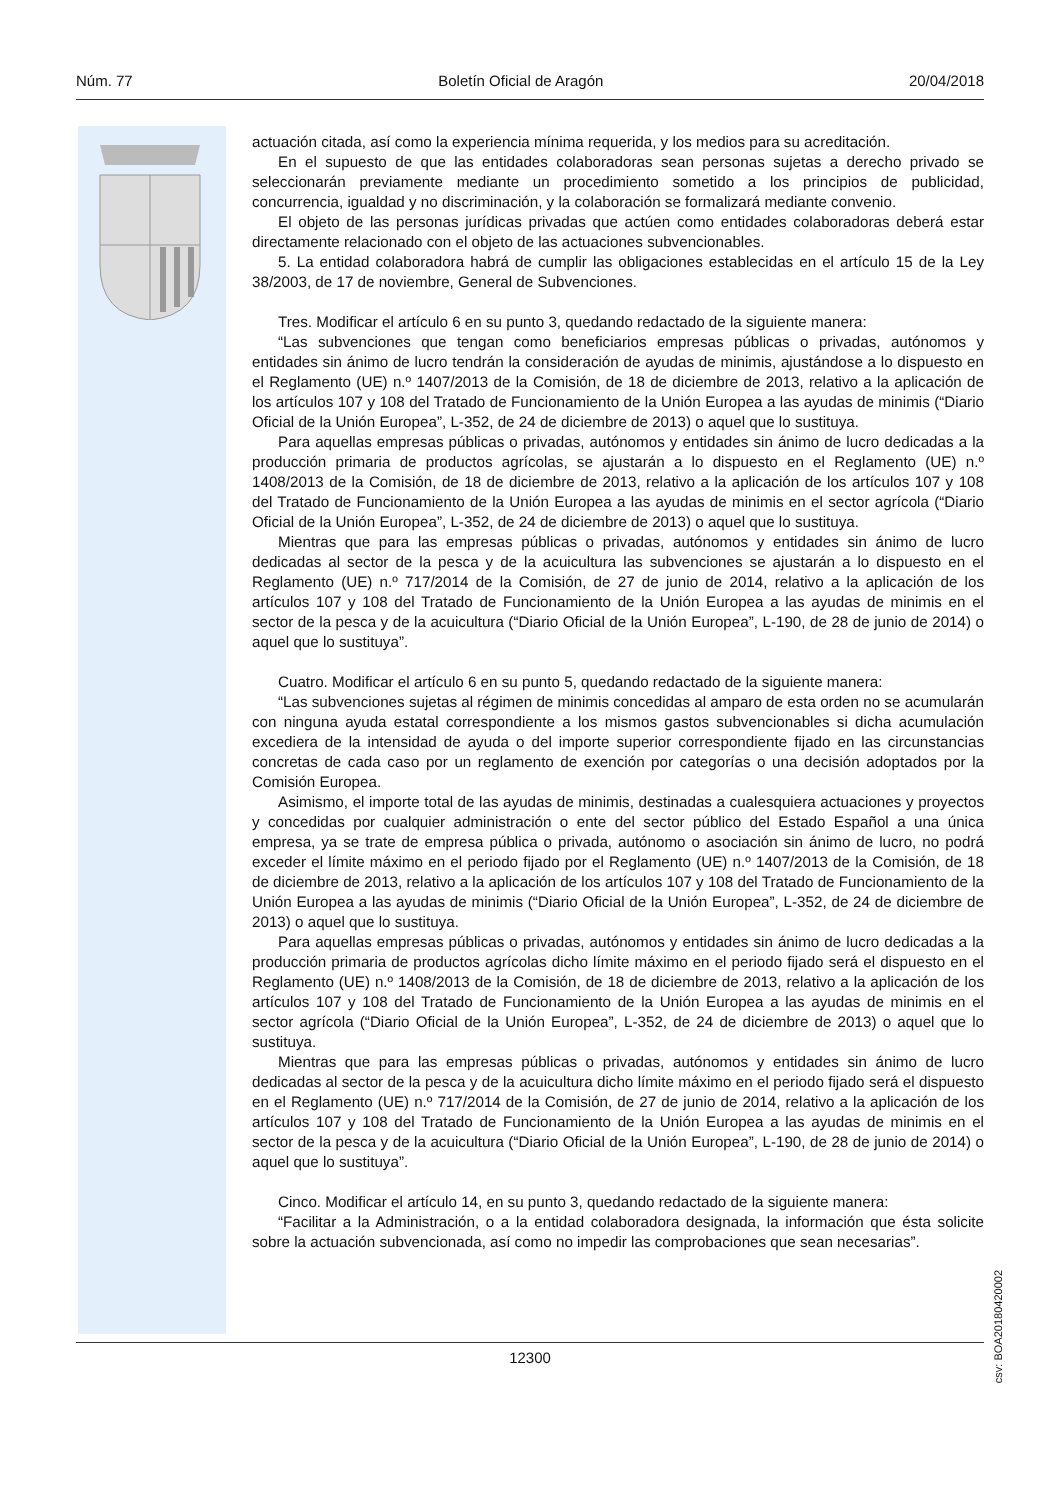Núm. 77 Boletín Oficial de Aragón 20/04/2018
actuación citada, así como la experiencia mínima requerida, y los medios para su acreditación.
En el supuesto de que las entidades colaboradoras sean personas sujetas a derecho privado se seleccionarán previamente mediante un procedimiento sometido a los principios de publicidad, concurrencia, igualdad y no discriminación, y la colaboración se formalizará mediante convenio.
El objeto de las personas jurídicas privadas que actúen como entidades colaboradoras deberá estar directamente relacionado con el objeto de las actuaciones subvencionables.
5. La entidad colaboradora habrá de cumplir las obligaciones establecidas en el artículo 15 de la Ley 38/2003, de 17 de noviembre, General de Subvenciones.
Tres. Modificar el artículo 6 en su punto 3, quedando redactado de la siguiente manera:
“Las subvenciones que tengan como beneficiarios empresas públicas o privadas, autónomos y entidades sin ánimo de lucro tendrán la consideración de ayudas de minimis, ajustándose a lo dispuesto en el Reglamento (UE) n.º 1407/2013 de la Comisión, de 18 de diciembre de 2013, relativo a la aplicación de los artículos 107 y 108 del Tratado de Funcionamiento de la Unión Europea a las ayudas de minimis (“Diario Oficial de la Unión Europea”, L-352, de 24 de diciembre de 2013) o aquel que lo sustituya.
Para aquellas empresas públicas o privadas, autónomos y entidades sin ánimo de lucro dedicadas a la producción primaria de productos agrícolas, se ajustarán a lo dispuesto en el Reglamento (UE) n.º 1408/2013 de la Comisión, de 18 de diciembre de 2013, relativo a la aplicación de los artículos 107 y 108 del Tratado de Funcionamiento de la Unión Europea a las ayudas de minimis en el sector agrícola (“Diario Oficial de la Unión Europea”, L-352, de 24 de diciembre de 2013) o aquel que lo sustituya.
Mientras que para las empresas públicas o privadas, autónomos y entidades sin ánimo de lucro dedicadas al sector de la pesca y de la acuicultura las subvenciones se ajustarán a lo dispuesto en el Reglamento (UE) n.º 717/2014 de la Comisión, de 27 de junio de 2014, relativo a la aplicación de los artículos 107 y 108 del Tratado de Funcionamiento de la Unión Europea a las ayudas de minimis en el sector de la pesca y de la acuicultura (“Diario Oficial de la Unión Europea”, L-190, de 28 de junio de 2014) o aquel que lo sustituya”.
Cuatro. Modificar el artículo 6 en su punto 5, quedando redactado de la siguiente manera:
“Las subvenciones sujetas al régimen de minimis concedidas al amparo de esta orden no se acumularán con ninguna ayuda estatal correspondiente a los mismos gastos subvencionables si dicha acumulación excediera de la intensidad de ayuda o del importe superior correspondiente fijado en las circunstancias concretas de cada caso por un reglamento de exención por categorías o una decisión adoptados por la Comisión Europea.
Asimismo, el importe total de las ayudas de minimis, destinadas a cualesquiera actuaciones y proyectos y concedidas por cualquier administración o ente del sector público del Estado Español a una única empresa, ya se trate de empresa pública o privada, autónomo o asociación sin ánimo de lucro, no podrá exceder el límite máximo en el periodo fijado por el Reglamento (UE) n.º 1407/2013 de la Comisión, de 18 de diciembre de 2013, relativo a la aplicación de los artículos 107 y 108 del Tratado de Funcionamiento de la Unión Europea a las ayudas de minimis (“Diario Oficial de la Unión Europea”, L-352, de 24 de diciembre de 2013) o aquel que lo sustituya.
Para aquellas empresas públicas o privadas, autónomos y entidades sin ánimo de lucro dedicadas a la producción primaria de productos agrícolas dicho límite máximo en el periodo fijado será el dispuesto en el Reglamento (UE) n.º 1408/2013 de la Comisión, de 18 de diciembre de 2013, relativo a la aplicación de los artículos 107 y 108 del Tratado de Funcionamiento de la Unión Europea a las ayudas de minimis en el sector agrícola (“Diario Oficial de la Unión Europea”, L-352, de 24 de diciembre de 2013) o aquel que lo sustituya.
Mientras que para las empresas públicas o privadas, autónomos y entidades sin ánimo de lucro dedicadas al sector de la pesca y de la acuicultura dicho límite máximo en el periodo fijado será el dispuesto en el Reglamento (UE) n.º 717/2014 de la Comisión, de 27 de junio de 2014, relativo a la aplicación de los artículos 107 y 108 del Tratado de Funcionamiento de la Unión Europea a las ayudas de minimis en el sector de la pesca y de la acuicultura (“Diario Oficial de la Unión Europea”, L-190, de 28 de junio de 2014) o aquel que lo sustituya”.
Cinco. Modificar el artículo 14, en su punto 3, quedando redactado de la siguiente manera:
“Facilitar a la Administración, o a la entidad colaboradora designada, la información que ésta solicite sobre la actuación subvencionada, así como no impedir las comprobaciones que sean necesarias”.
csv: BOA20180420002
12300